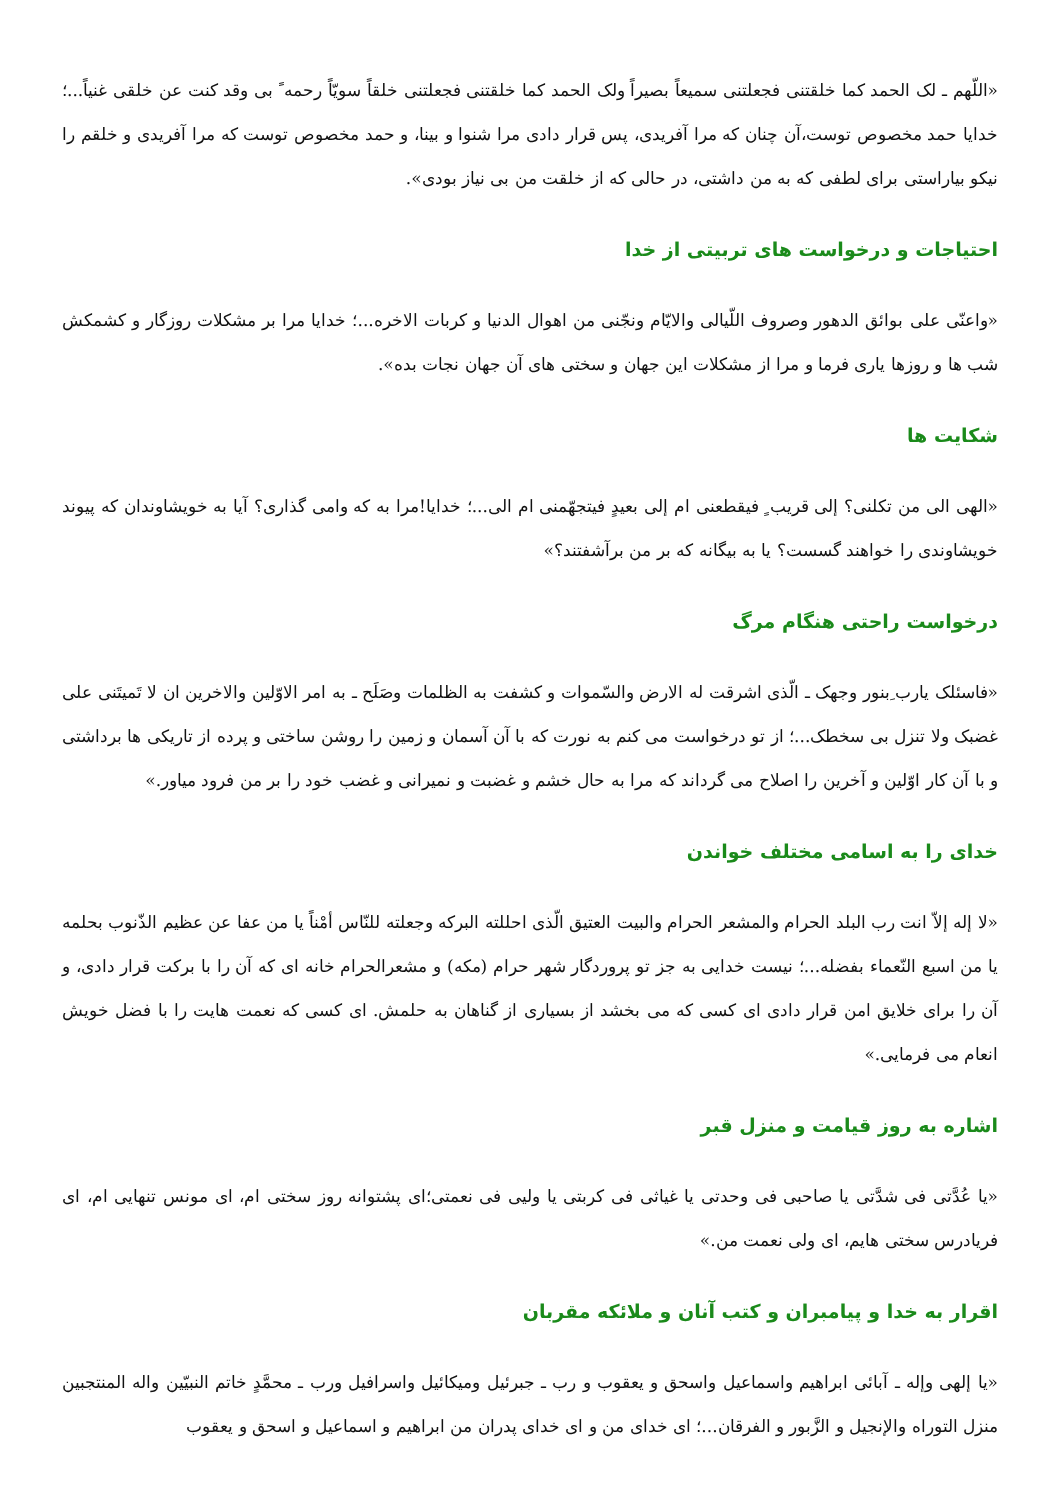«اللّهم ـ لک الحمد کما خلقتنی فجعلتنی سمیعاً بصیراً ولک الحمد کما خلقتنی فجعلتنی خلقاً سویّاً رحمه ً بی وقد کنت عن خلقی غنیاً...؛ خدایا حمد مخصوص توست،آن چنان که مرا آفریدی، پس قرار دادی مرا شنوا و بینا، و حمد مخصوص توست که مرا آفریدی و خلقم را نیکو بیاراستی برای لطفی که به من داشتی، در حالی که از خلقت من بی نیاز بودی».
احتیاجات و درخواست های تربیتی از خدا
«واعنّی علی بوائق الدهور وصروف اللّیالی والایّام ونجّنی من اهوال الدنیا و کربات الاخره...؛ خدایا مرا بر مشکلات روزگار و کشمکش شب ها و روزها یاری فرما و مرا از مشکلات این جهان و سختی های آن جهان نجات بده».
شکایت ها
«الهی الی من تکلنی؟ إلی قریب ٍ فیقطعنی ام إلی بعیدٍ فیتجهّمنی ام الی...؛ خدایا!مرا به که وامی گذاری؟ آیا به خویشاوندان که پیوند خویشاوندی را خواهند گسست؟ یا به بیگانه که بر من برآشفتند؟»
درخواست راحتی هنگام مرگ
«فاسئلک یارب ِبنور وجهک ـ الّذی اشرقت له الارض والسّموات و کشفت به الظلمات وصَلَح ـ به امر الاوّلین والاخرین ان لا تَمیتَنی علی غضبک ولا تنزل بی سخطک...؛ از تو درخواست می کنم به نورت که با آن آسمان و زمین را روشن ساختی و پرده از تاریکی ها برداشتی و با آن کار اوّلین و آخرین را اصلاح می گرداند که مرا به حال خشم و غضبت و نمیرانی و غضب خود را بر من فرود میاور.»
خدای را به اسامی مختلف خواندن
«لا إله إلاّ انت رب البلد الحرام والمشعر الحرام والبیت العتیق الّذی احللته البرکه وجعلته للنّاس أمْناً یا من عفا عن عظیم الذّنوب بحلمه یا من اسبع النّعماء بفضله...؛ نیست خدایی به جز تو پروردگار شهر حرام (مکه) و مشعرالحرام خانه ای که آن را با برکت قرار دادی، و آن را برای خلایق امن قرار دادی ای کسی که می بخشد از بسیاری از گناهان به حلمش. ای کسی که نعمت هایت را با فضل خویش انعام می فرمایی.»
اشاره به روز قیامت و منزل قبر
«یا عُدَّتی فی شدَّتی یا صاحبی فی وحدتی یا غیاثی فی کربتی یا ولیی فی نعمتی؛ای پشتوانه روز سختی ام، ای مونس تنهایی ام، ای فریادرس سختی هایم، ای ولی نعمت من.»
اقرار به خدا و پیامبران و کتب آنان و ملائکه مقربان
«یا إلهی وإله ـ آبائی ابراهیم واسماعیل واسحق و یعقوب و رب ـ جبرئیل ومیکائیل واسرافیل ورب ـ محمَّدٍ خاتم النبیّین واله المنتجبین منزل التوراه والإنجیل و الزَّبور و الفرقان...؛ ای خدای من و ای خدای پدران من ابراهیم و اسماعیل و اسحق و یعقوب